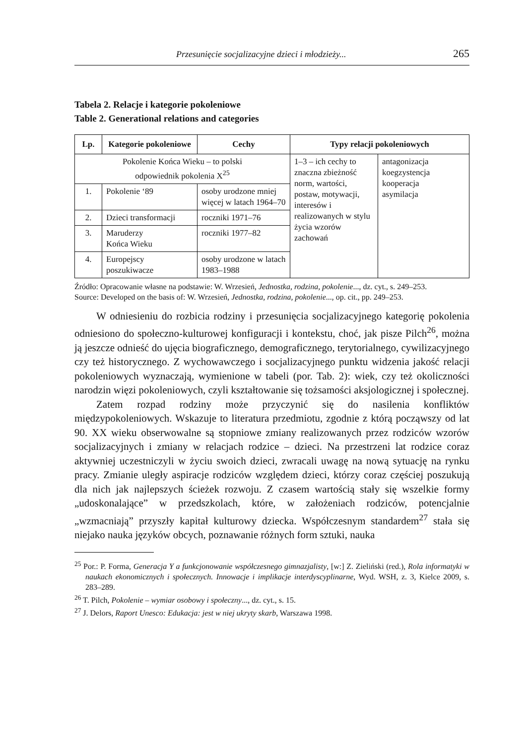Przesunięcie socjalizacyjne dzieci i młodzieży... 265
Tabela 2. Relacje i kategorie pokoleniowe
Table 2. Generational relations and categories
| Lp. | Kategorie pokoleniowe | Cechy | Typy relacji pokoleniowych | |
| --- | --- | --- | --- | --- |
| Pokolenie Końca Wieku – to polski odpowiednik pokolenia X<sup>25</sup> | | | 1–3 – ich cechy to znaczna zbieżność norm, wartości, postaw, motywacji, interesów i realizowanych w stylu życia wzorów zachowań | antagonizacja koegzystencja kooperacja asymilacja |
| 1. | Pokolenie ‘89 | osoby urodzone mniej więcej w latach 1964–70 | | |
| 2. | Dzieci transformacji | roczniki 1971–76 | | |
| 3. | Maruderzy Końca Wieku | roczniki 1977–82 | | |
| 4. | Europejscy poszukiwacze | osoby urodzone w latach 1983–1988 | | |
Źródło: Opracowanie własne na podstawie: W. Wrzesień, Jednostka, rodzina, pokolenie..., dz. cyt., s. 249–253.
Source: Developed on the basis of: W. Wrzesień, Jednostka, rodzina, pokolenie..., op. cit., pp. 249–253.
W odniesieniu do rozbicia rodziny i przesunięcia socjalizacyjnego kategorię pokolenia odniesiono do społeczno-kulturowej konfiguracji i kontekstu, choć, jak pisze Pilch<sup>26</sup>, można ją jeszcze odnieść do ujęcia biograficznego, demograficznego, terytorialnego, cywilizacyjnego czy też historycznego. Z wychowawczego i socjalizacyjnego punktu widzenia jakość relacji pokoleniowych wyznaczają, wymienione w tabeli (por. Tab. 2): wiek, czy też okoliczności narodzin więzi pokoleniowych, czyli kształtowanie się tożsamości aksjologicznej i społecznej.
Zatem rozpad rodziny może przyczynić się do nasilenia konfliktów międzypokoleniowych. Wskazuje to literatura przedmiotu, zgodnie z którą począwszy od lat 90. XX wieku obserwowalne są stopniowe zmiany realizowanych przez rodziców wzorów socjalizacyjnych i zmiany w relacjach rodzice – dzieci. Na przestrzeni lat rodzice coraz aktywniej uczestniczyli w życiu swoich dzieci, zwracali uwagę na nową sytuację na rynku pracy. Zmianie uległy aspiracje rodziców względem dzieci, którzy coraz częściej poszukują dla nich jak najlepszych ścieżek rozwoju. Z czasem wartością stały się wszelkie formy „udoskonalające” w przedszkolach, które, w założeniach rodziców, potencjalnie „wzmacniają” przyszły kapitał kulturowy dziecka. Współczesnym standardem<sup>27</sup> stała się niejako nauka języków obcych, poznawanie różnych form sztuki, nauka
<sup>25</sup> Por.: P. Forma, Generacja Y a funkcjonowanie współczesnego gimnazjalisty, [w:] Z. Zieliński (red.), Rola informatyki w naukach ekonomicznych i społecznych. Innowacje i implikacje interdyscyplinarne, Wyd. WSH, z. 3, Kielce 2009, s. 283–289.
<sup>26</sup> T. Pilch, Pokolenie – wymiar osobowy i społeczny..., dz. cyt., s. 15.
<sup>27</sup> J. Delors, Raport Unesco: Edukacja: jest w niej ukryty skarb, Warszawa 1998.